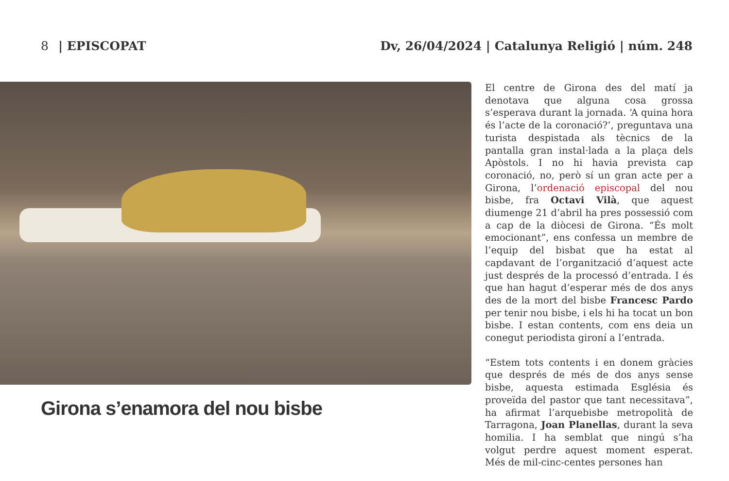8 | EPISCOPAT Dv, 26/04/2024 | Catalunya Religió | núm. 248
Girona s’enamora del nou bisbe
El centre de Girona des del matí ja denotava que alguna cosa grossa s’esperava durant la jornada. ‘A quina hora és l’acte de la coronació?’, preguntava una turista despistada als tècnics de la pantalla gran instal·lada a la plaça dels Apòstols. I no hi havia prevista cap coronació, no, però sí un gran acte per a Girona, l’ordenació episcopal del nou bisbe, fra Octavi Vilà, que aquest diumenge 21 d’abril ha pres possessió com a cap de la diòcesi de Girona. “És molt emocionant”, ens confessa un membre de l’equip del bisbat que ha estat al capdavant de l’organització d’aquest acte just després de la processó d’entrada. I és que han hagut d’esperar més de dos anys des de la mort del bisbe Francesc Pardo per tenir nou bisbe, i els hi ha tocat un bon bisbe. I estan contents, com ens deia un conegut periodista gironí a l’entrada.
“Estem tots contents i en donem gràcies que després de més de dos anys sense bisbe, aquesta estimada Església és proveïda del pastor que tant necessitava”, ha afirmat l’arquebisbe metropolità de Tarragona, Joan Planellas, durant la seva homilia. I ha semblat que ningú s’ha volgut perdre aquest moment esperat. Més de mil-cinc-centes persones han